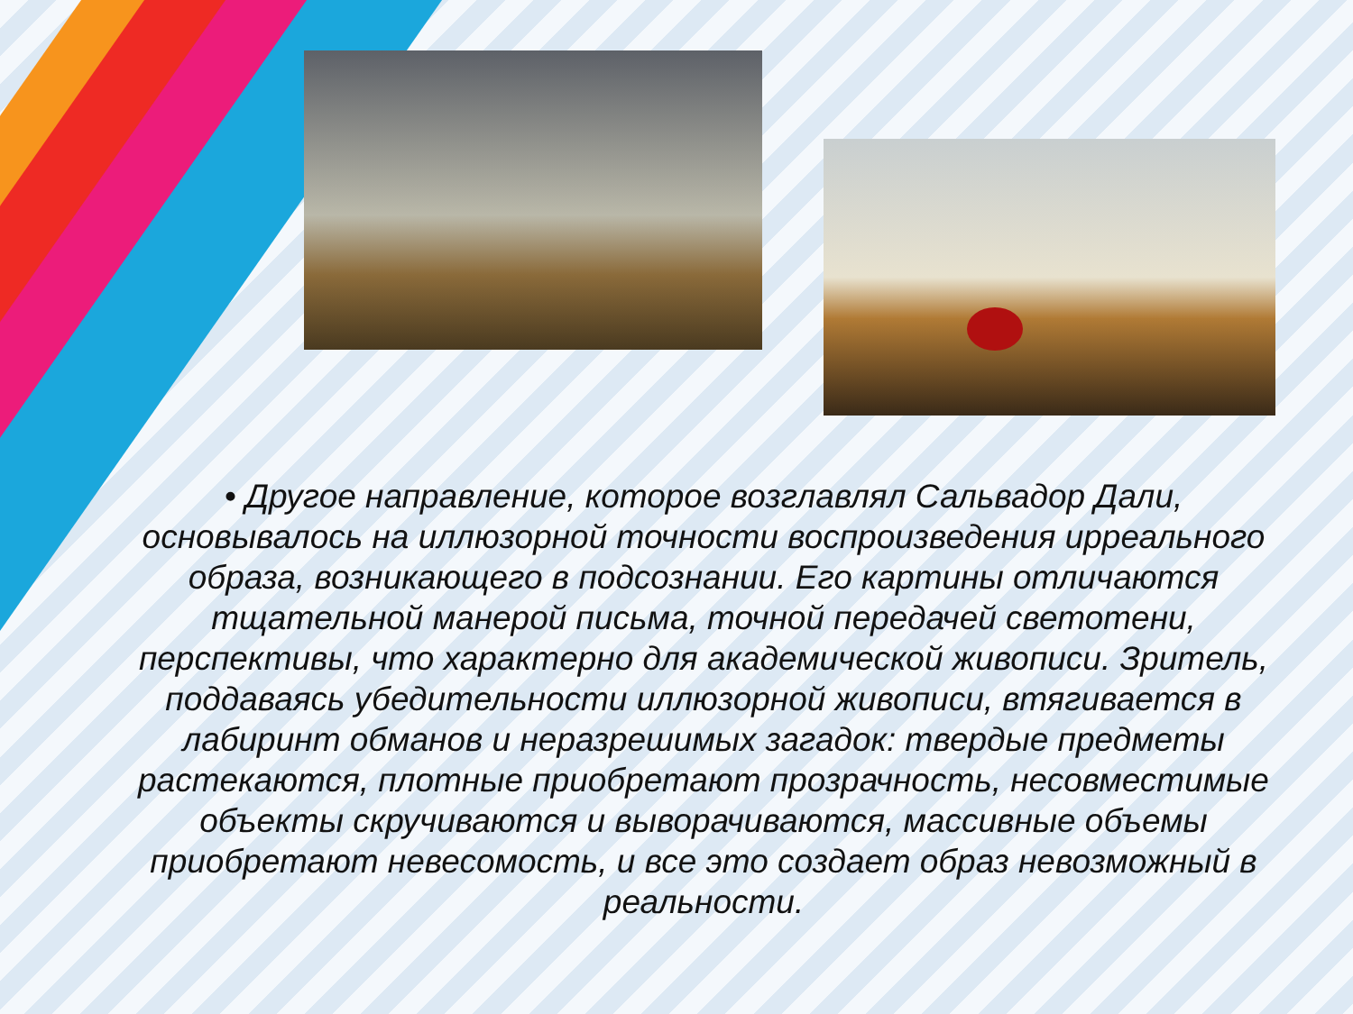• Другое направление, которое возглавлял Сальвадор Дали, основывалось на иллюзорной точности воспроизведения ирреального образа, возникающего в подсознании. Его картины отличаются тщательной манерой письма, точной передачей светотени, перспективы, что характерно для академической живописи. Зритель, поддаваясь убедительности иллюзорной живописи, втягивается в лабиринт обманов и неразрешимых загадок: твердые предметы растекаются, плотные приобретают прозрачность, несовместимые объекты скручиваются и выворачиваются, массивные объемы приобретают невесомость, и все это создает образ невозможный в реальности.